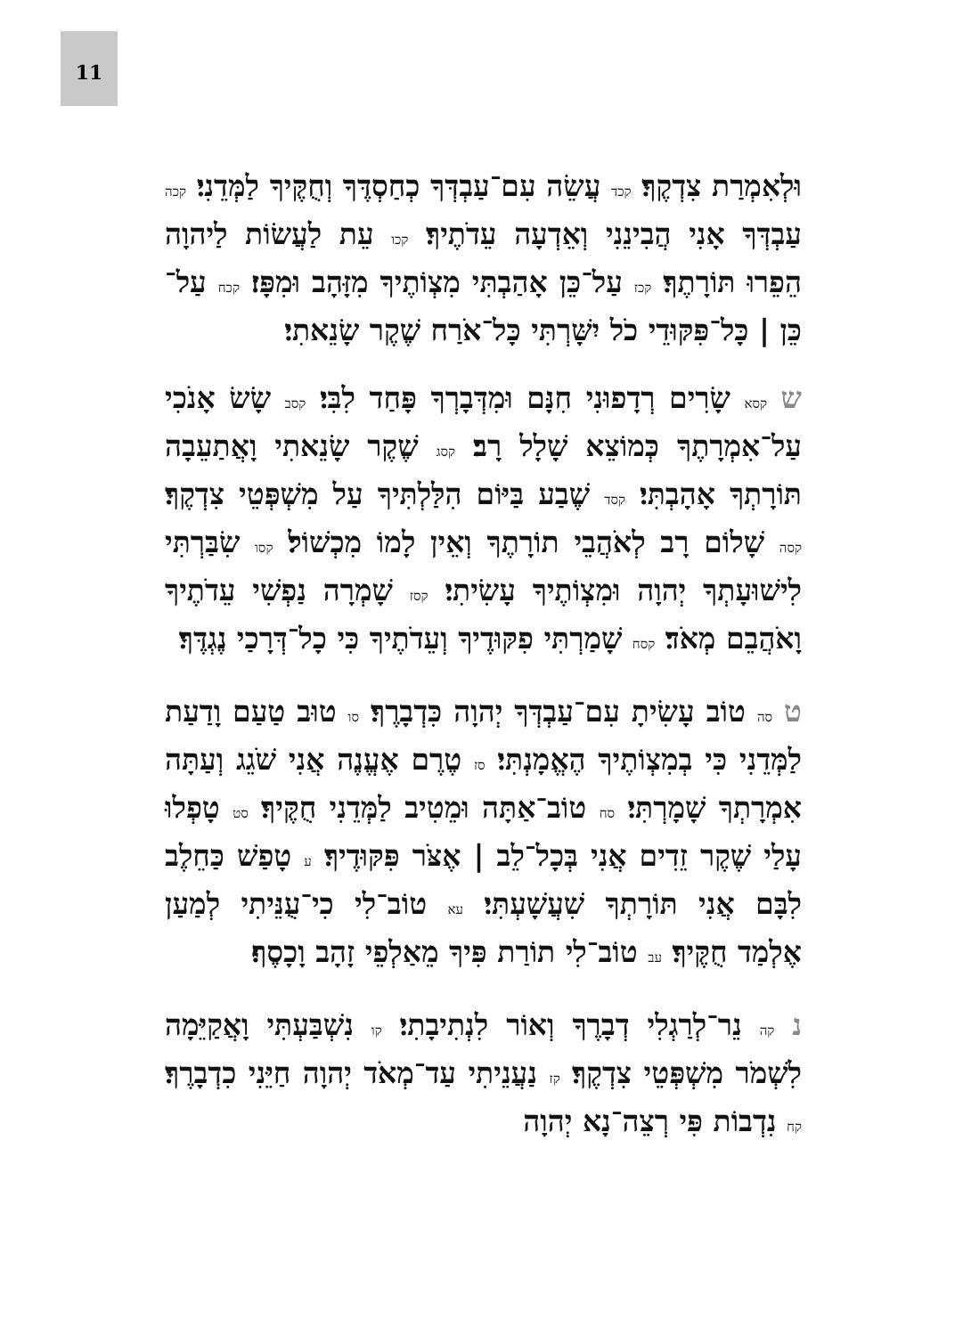11
וּלְאִמְרַת צִדְקֶךָ׃ קכד עֲשֵׂה עִם־עַבְדְּךָ כְחַסְדֶּךָ וְחֻקֶּיךָ לַמְּדֵנִי׃ קכה עַבְדְּךָ אָנִי הֲבִינֵנִי וְאֵדְעָה עֵדֹתֶיךָ׃ קכו עֵת לַעֲשׂוֹת לַיהוָה הֵפֵרוּ תּוֹרָתֶךָ׃ קכז עַל־כֵּן אָהַבְתִּי מִצְוֹתֶיךָ מִזָּהָב וּמִפָּז׃ קכח עַל־כֵּן | כָּל־פִּקּוּדֵי כֹל יִשָּׁרְתִּי כָּל־אֹרַח שֶׁקֶר שָׂנֵאתִי׃
ש קסא שָׂרִים רְדָפוּנִי חִנָּם וּמִדְּבָרְךָ פָּחַד לִבִּי׃ קסב שָׂשׂ אָנֹכִי עַל־אִמְרָתֶךָ כְּמוֹצֵא שָׁלָל רָב׃ קסג שֶׁקֶר שָׂנֵאתִי וָאֲתַעֵבָה תּוֹרָתְךָ אָהָבְתִּי׃ קסד שֶׁבַע בַּיּוֹם הִלַּלְתִּיךָ עַל מִשְׁפְּטֵי צִדְקֶךָ׃ קסה שָׁלוֹם רָב לְאֹהֲבֵי תוֹרָתֶךָ וְאֵין לָמוֹ מִכְשׁוֹל׃ קסו שִׂבַּרְתִּי לִישׁוּעָתְךָ יְהוָה וּמִצְוֹתֶיךָ עָשִׂיתִי׃ קסז שָׁמְרָה נַפְשִׁי עֵדֹתֶיךָ וָאֹהֲבֵם מְאֹד׃ קסח שָׁמַרְתִּי פִקּוּדֶיךָ וְעֵדֹתֶיךָ כִּי כָל־דְּרָכַי נֶגְדֶּךָ׃
ט סה טוֹב עָשִׂיתָ עִם־עַבְדְּךָ יְהוָה כִּדְבָרֶךָ׃ סו טוּב טַעַם וָדַעַת לַמְּדֵנִי כִּי בְמִצְוֹתֶיךָ הֶאֱמָנְתִּי׃ סז טֶרֶם אֶעֱנֶה אֲנִי שֹׁגֵג וְעַתָּה אִמְרָתְךָ שָׁמָרְתִּי׃ סח טוֹב־אַתָּה וּמֵטִיב לַמְּדֵנִי חֻקֶּיךָ׃ סט טָפְלוּ עָלַי שֶׁקֶר זֵדִים אֲנִי בְּכָל־לֵב | אֶצֹּר פִּקּוּדֶיךָ׃ ע טָפַשׁ כַּחֵלֶב לִבָּם אֲנִי תּוֹרָתְךָ שִׁעֲשָׁעְתִּי׃ עא טוֹב־לִי כִי־עֻנֵּיתִי לְמַעַן אֶלְמַד חֻקֶּיךָ׃ עב טוֹב־לִי תוֹרַת פִּיךָ מֵאַלְפֵי זָהָב וָכָסֶף׃
נ קה נֵר־לְרַגְלִי דְבָרֶךָ וְאוֹר לִנְתִיבָתִי׃ קו נִשְׁבַּעְתִּי וָאֲקַיֵּמָה לִשְׁמֹר מִשְׁפְּטֵי צִדְקֶךָ׃ קז נַעֲנֵיתִי עַד־מְאֹד יְהוָה חַיֵּנִי כִדְבָרֶךָ׃ קח נִדְבוֹת פִּי רְצֵה־נָא יְהוָה